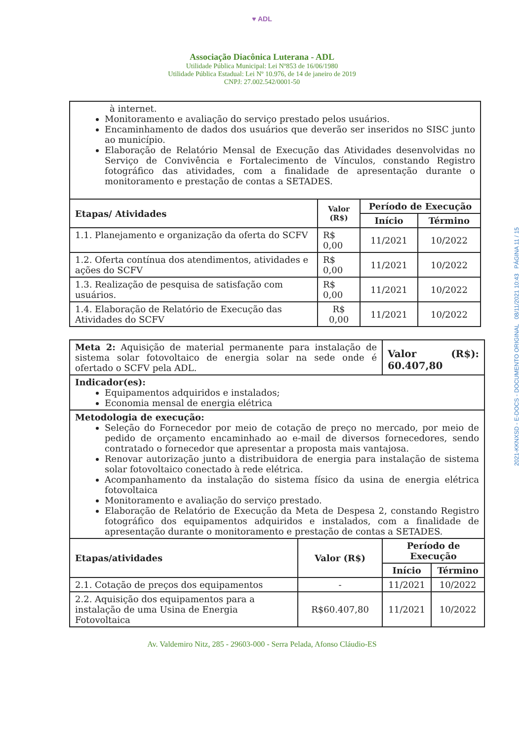♥ ADL
Associação Diacônica Luterana - ADL
Utilidade Pública Municipal: Lei Nº853 de 16/06/1980
Utilidade Pública Estadual: Lei Nº 10.976, de 14 de janeiro de 2019
CNPJ: 27.002.542/0001-50
| à internet. Monitoramento e avaliação do serviço prestado pelos usuários. Encaminhamento de dados dos usuários que deverão ser inseridos no SISC junto ao município. Elaboração de Relatório Mensal de Execução das Atividades desenvolvidas no Serviço de Convivência e Fortalecimento de Vínculos, constando Registro fotográfico das atividades, com a finalidade de apresentação durante o monitoramento e prestação de contas a SETADES. | | | |
| Etapas/ Atividades | Valor (R$) | Período de Execução | |
| | | Início | Término |
| 1.1. Planejamento e organização da oferta do SCFV | R$ 0,00 | 11/2021 | 10/2022 |
| 1.2. Oferta contínua dos atendimentos, atividades e ações do SCFV | R$ 0,00 | 11/2021 | 10/2022 |
| 1.3. Realização de pesquisa de satisfação com usuários. | R$ 0,00 | 11/2021 | 10/2022 |
| 1.4. Elaboração de Relatório de Execução das Atividades do SCFV | R$ 0,00 | 11/2021 | 10/2022 |
| Meta 2: Aquisição de material permanente para instalação de sistema solar fotovoltaico de energia solar na sede onde é ofertado o SCFV pela ADL. | | Valor (R$): 60.407,80 | |
| Indicador(es): Equipamentos adquiridos e instalados; Economia mensal de energia elétrica | | | |
| Metodologia de execução: Seleção do Fornecedor por meio de cotação de preço no mercado, por meio de pedido de orçamento encaminhado ao e-mail de diversos fornecedores, sendo contratado o fornecedor que apresentar a proposta mais vantajosa. Renovar autorização junto a distribuidora de energia para instalação de sistema solar fotovoltaico conectado à rede elétrica. Acompanhamento da instalação do sistema físico da usina de energia elétrica fotovoltaica Monitoramento e avaliação do serviço prestado. Elaboração de Relatório de Execução da Meta de Despesa 2, constando Registro fotográfico dos equipamentos adquiridos e instalados, com a finalidade de apresentação durante o monitoramento e prestação de contas a SETADES. | | | |
| Etapas/atividades | Valor (R$) | Período de Execução | |
| | | Início | Término |
| 2.1. Cotação de preços dos equipamentos | - | 11/2021 | 10/2022 |
| 2.2. Aquisição dos equipamentos para a instalação de uma Usina de Energia Fotovoltaica | R$60.407,80 | 11/2021 | 10/2022 |
Av. Valdemiro Nitz, 285 - 29603-000 - Serra Pelada, Afonso Cláudio-ES
2021-KKNXSD - E-DOCS - DOCUMENTO ORIGINAL 08/11/2021 10:43 PÁGINA 11 / 15